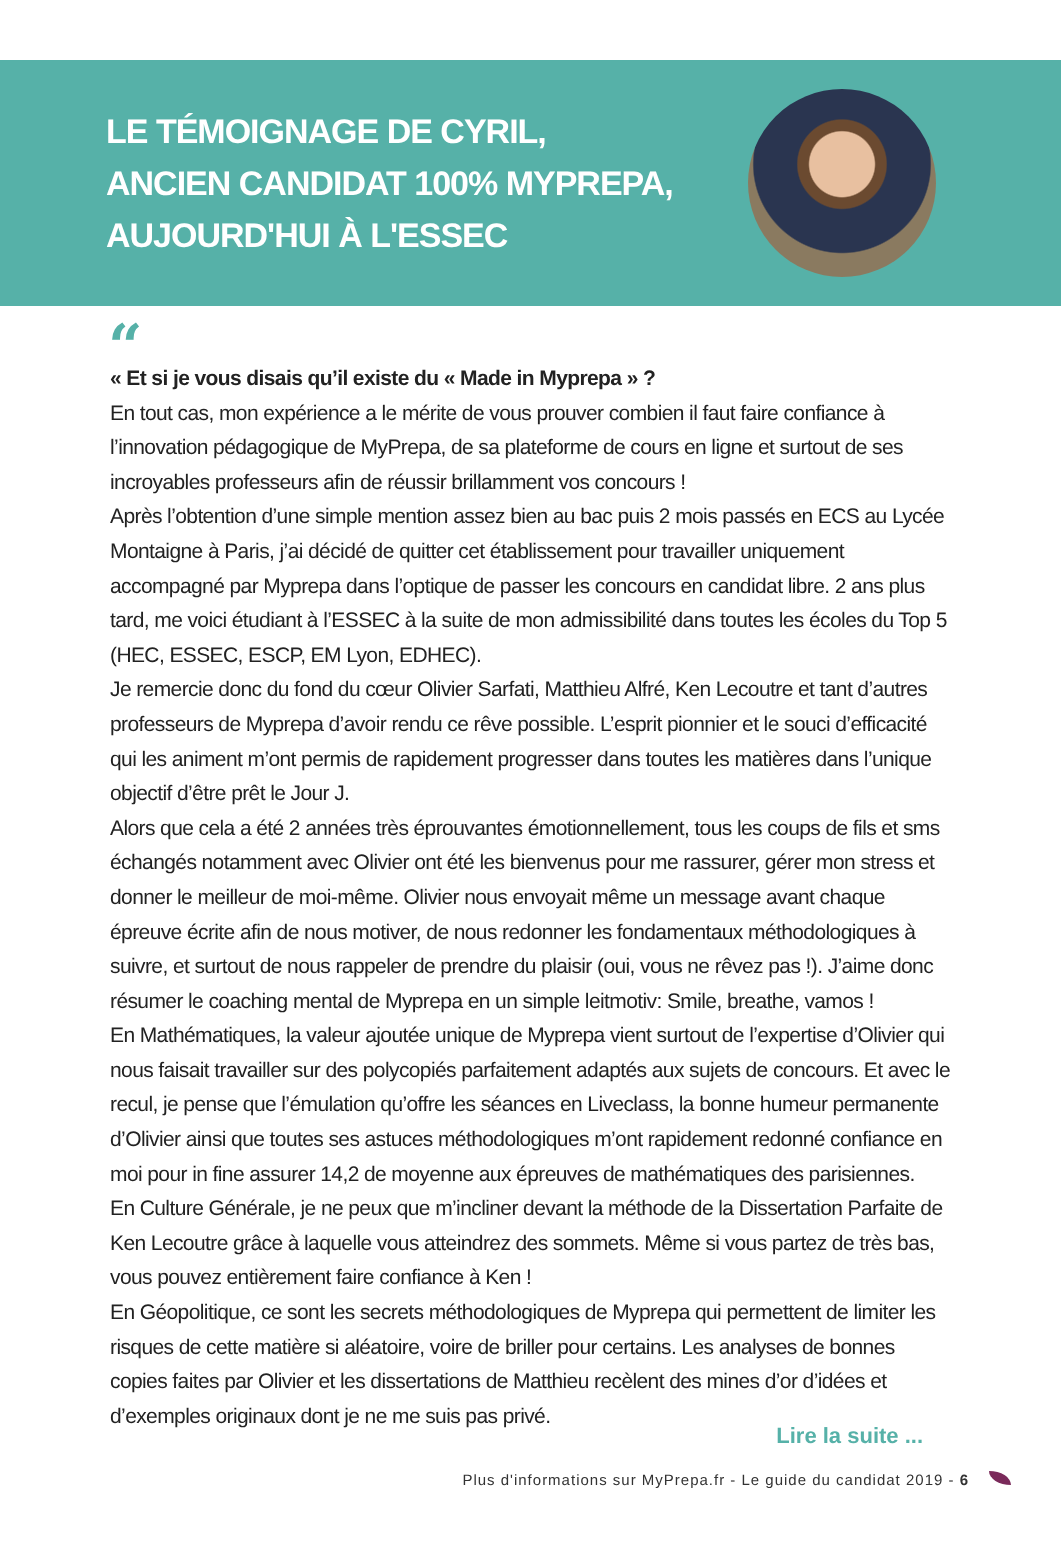LE TÉMOIGNAGE DE CYRIL,
ANCIEN CANDIDAT 100% MYPREPA,
AUJOURD'HUI À L'ESSEC
“
« Et si je vous disais qu’il existe du « Made in Myprepa » ?
En tout cas, mon expérience a le mérite de vous prouver combien il faut faire confiance à l’innovation pédagogique de MyPrepa, de sa plateforme de cours en ligne et surtout de ses incroyables professeurs afin de réussir brillamment vos concours !
Après l’obtention d’une simple mention assez bien au bac puis 2 mois passés en ECS au Lycée Montaigne à Paris, j’ai décidé de quitter cet établissement pour travailler uniquement accompagné par Myprepa dans l’optique de passer les concours en candidat libre. 2 ans plus tard, me voici étudiant à l’ESSEC à la suite de mon admissibilité dans toutes les écoles du Top 5 (HEC, ESSEC, ESCP, EM Lyon, EDHEC).
Je remercie donc du fond du cœur Olivier Sarfati, Matthieu Alfré, Ken Lecoutre et tant d’autres professeurs de Myprepa d’avoir rendu ce rêve possible. L’esprit pionnier et le souci d’efficacité qui les animent m’ont permis de rapidement progresser dans toutes les matières dans l’unique objectif d’être prêt le Jour J.
Alors que cela a été 2 années très éprouvantes émotionnellement, tous les coups de fils et sms échangés notamment avec Olivier ont été les bienvenus pour me rassurer, gérer mon stress et donner le meilleur de moi-même. Olivier nous envoyait même un message avant chaque épreuve écrite afin de nous motiver, de nous redonner les fondamentaux méthodologiques à suivre, et surtout de nous rappeler de prendre du plaisir (oui, vous ne rêvez pas !). J’aime donc résumer le coaching mental de Myprepa en un simple leitmotiv: Smile, breathe, vamos !
En Mathématiques, la valeur ajoutée unique de Myprepa vient surtout de l’expertise d’Olivier qui nous faisait travailler sur des polycopiés parfaitement adaptés aux sujets de concours. Et avec le recul, je pense que l’émulation qu’offre les séances en Liveclass, la bonne humeur permanente d’Olivier ainsi que toutes ses astuces méthodologiques m’ont rapidement redonné confiance en moi pour in fine assurer 14,2 de moyenne aux épreuves de mathématiques des parisiennes.
En Culture Générale, je ne peux que m’incliner devant la méthode de la Dissertation Parfaite de Ken Lecoutre grâce à laquelle vous atteindrez des sommets. Même si vous partez de très bas, vous pouvez entièrement faire confiance à Ken !
En Géopolitique, ce sont les secrets méthodologiques de Myprepa qui permettent de limiter les risques de cette matière si aléatoire, voire de briller pour certains. Les analyses de bonnes copies faites par Olivier et les dissertations de Matthieu recèlent des mines d’or d’idées et d’exemples originaux dont je ne me suis pas privé.
Lire la suite ...
Plus d'informations sur MyPrepa.fr - Le guide du candidat 2019 - 6